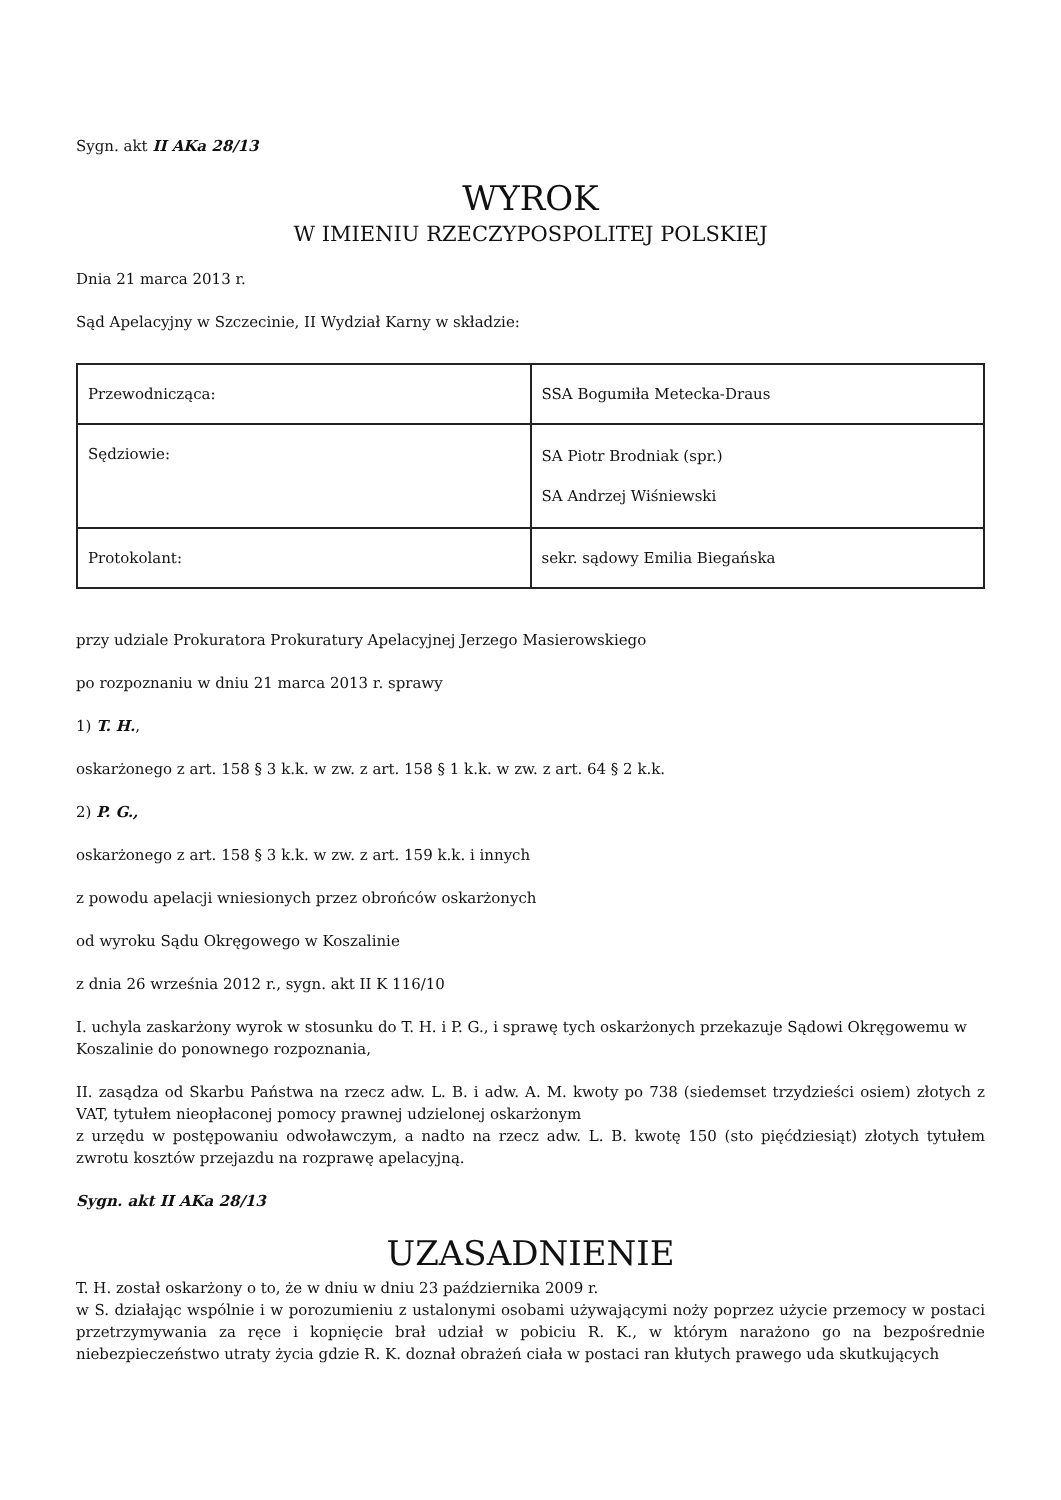Sygn. akt II AKa 28/13
WYROK
W IMIENIU RZECZYPOSPOLITEJ POLSKIEJ
Dnia 21 marca 2013 r.
Sąd Apelacyjny w Szczecinie, II Wydział Karny w składzie:
| Przewodnicząca: | SSA Bogumiła Metecka-Draus |
| Sędziowie: | SA Piotr Brodniak (spr.) SA Andrzej Wiśniewski |
| Protokolant: | sekr. sądowy Emilia Biegańska |
przy udziale Prokuratora Prokuratury Apelacyjnej Jerzego Masierowskiego
po rozpoznaniu w dniu 21 marca 2013 r. sprawy
1) T. H.,
oskarżonego z art. 158 § 3 k.k. w zw. z art. 158 § 1 k.k. w zw. z art. 64 § 2 k.k.
2) P. G.,
oskarżonego z art. 158 § 3 k.k. w zw. z art. 159 k.k. i innych
z powodu apelacji wniesionych przez obrońców oskarżonych
od wyroku Sądu Okręgowego w Koszalinie
z dnia 26 września 2012 r., sygn. akt II K 116/10
I. uchyla zaskarżony wyrok w stosunku do T. H. i P. G., i sprawę tych oskarżonych przekazuje Sądowi Okręgowemu w Koszalinie do ponownego rozpoznania,
II. zasądza od Skarbu Państwa na rzecz adw. L. B. i adw. A. M. kwoty po 738 (siedemset trzydzieści osiem) złotych z VAT, tytułem nieopłaconej pomocy prawnej udzielonej oskarżonym
z urzędu w postępowaniu odwoławczym, a nadto na rzecz adw. L. B. kwotę 150 (sto pięćdziesiąt) złotych tytułem zwrotu kosztów przejazdu na rozprawę apelacyjną.
Sygn. akt II AKa 28/13
UZASADNIENIE
T. H. został oskarżony o to, że w dniu w dniu 23 października 2009 r.
w S. działając wspólnie i w porozumieniu z ustalonymi osobami używającymi noży poprzez użycie przemocy w postaci przetrzymywania za ręce i kopnięcie brał udział w pobiciu R. K., w którym narażono go na bezpośrednie niebezpieczeństwo utraty życia gdzie R. K. doznał obrażeń ciała w postaci ran kłutych prawego uda skutkujących